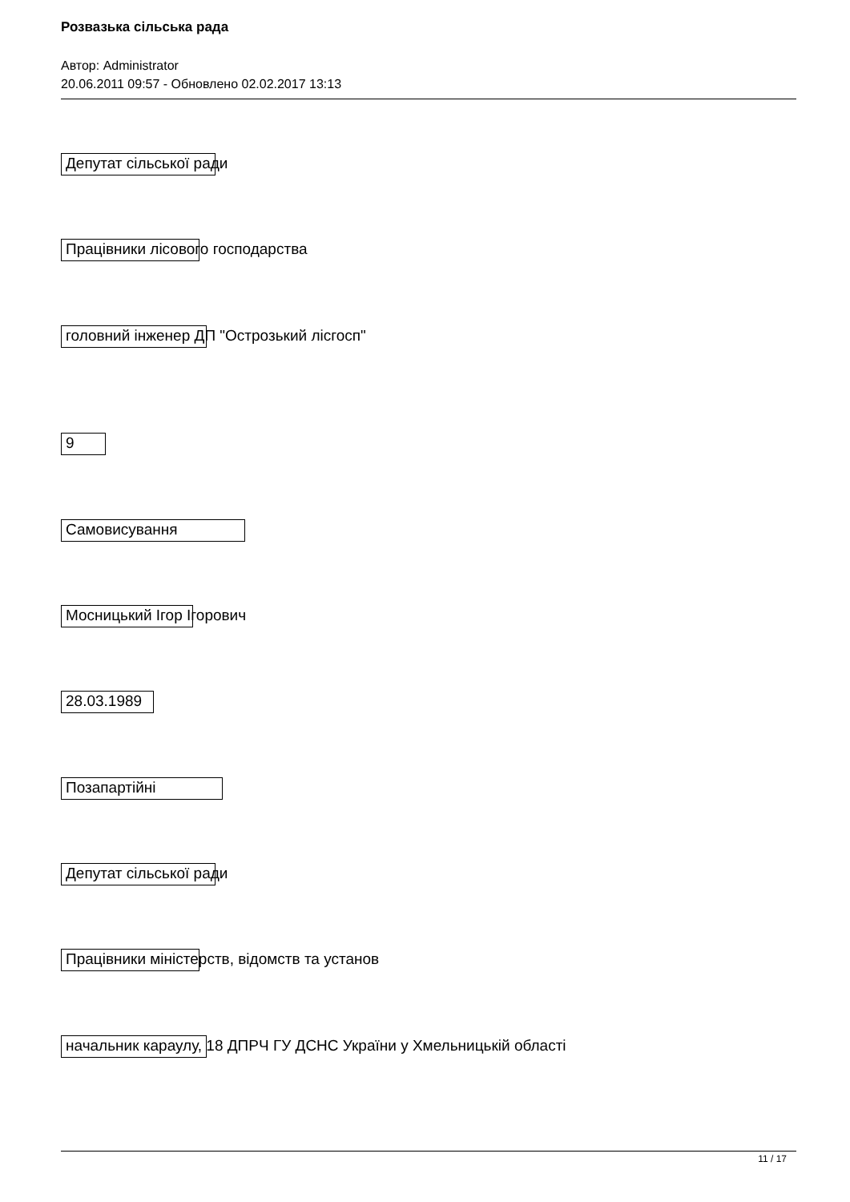Розвазька сільська рада
Автор: Administrator
20.06.2011 09:57 - Обновлено 02.02.2017 13:13
Депутат сільської ради
Працівники лісового господарства
головний інженер ДП "Острозький лісгосп"
9
Самовисування
Мосницький Ігор Ігорович
28.03.1989
Позапартійні
Депутат сільської ради
Працівники міністерств, відомств та установ
начальник караулу, 18 ДПРЧ ГУ ДСНС України у Хмельницькій області
11 / 17